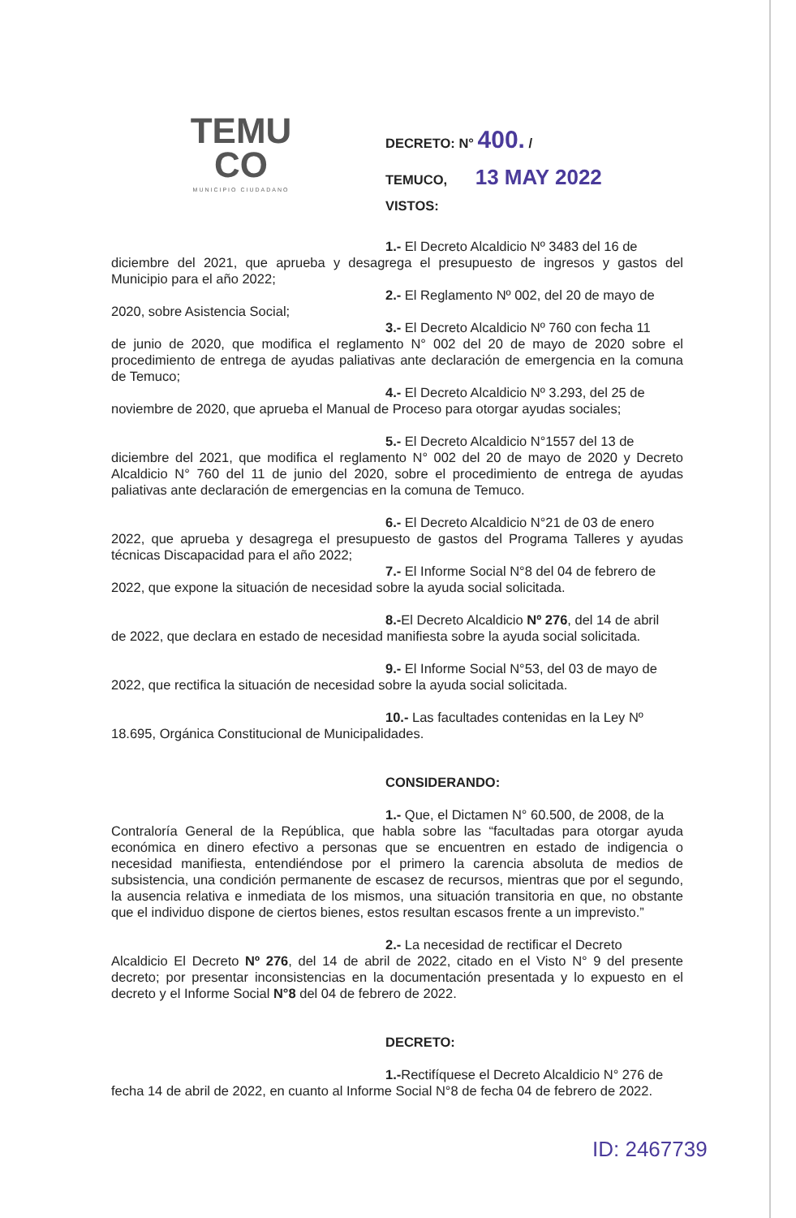TEMU
CO
MUNICIPIO CIUDADANO
DECRETO: N° 400. /
TEMUCO, 13 MAY 2022
VISTOS:
1.- El Decreto Alcaldicio Nº 3483 del 16 de
diciembre del 2021, que aprueba y desagrega el presupuesto de ingresos y gastos del Municipio para el año 2022;
2.- El Reglamento Nº 002, del 20 de mayo de
2020, sobre Asistencia Social;
3.- El Decreto Alcaldicio Nº 760 con fecha 11
de junio de 2020, que modifica el reglamento N° 002 del 20 de mayo de 2020 sobre el procedimiento de entrega de ayudas paliativas ante declaración de emergencia en la comuna de Temuco;
4.- El Decreto Alcaldicio Nº 3.293, del 25 de
noviembre de 2020, que aprueba el Manual de Proceso para otorgar ayudas sociales;
5.- El Decreto Alcaldicio N°1557 del 13 de
diciembre del 2021, que modifica el reglamento N° 002 del 20 de mayo de 2020 y Decreto Alcaldicio N° 760 del 11 de junio del 2020, sobre el procedimiento de entrega de ayudas paliativas ante declaración de emergencias en la comuna de Temuco.
6.- El Decreto Alcaldicio N°21 de 03 de enero
2022, que aprueba y desagrega el presupuesto de gastos del Programa Talleres y ayudas técnicas Discapacidad para el año 2022;
7.- El Informe Social N°8 del 04 de febrero de
2022, que expone la situación de necesidad sobre la ayuda social solicitada.
8.-El Decreto Alcaldicio Nº 276, del 14 de abril
de 2022, que declara en estado de necesidad manifiesta sobre la ayuda social solicitada.
9.- El Informe Social N°53, del 03 de mayo de
2022, que rectifica la situación de necesidad sobre la ayuda social solicitada.
10.- Las facultades contenidas en la Ley Nº
18.695, Orgánica Constitucional de Municipalidades.
CONSIDERANDO:
1.- Que, el Dictamen N° 60.500, de 2008, de la
Contraloría General de la República, que habla sobre las “facultadas para otorgar ayuda económica en dinero efectivo a personas que se encuentren en estado de indigencia o necesidad manifiesta, entendiéndose por el primero la carencia absoluta de medios de subsistencia, una condición permanente de escasez de recursos, mientras que por el segundo, la ausencia relativa e inmediata de los mismos, una situación transitoria en que, no obstante que el individuo dispone de ciertos bienes, estos resultan escasos frente a un imprevisto.”
2.- La necesidad de rectificar el Decreto
Alcaldicio El Decreto Nº 276, del 14 de abril de 2022, citado en el Visto N° 9 del presente decreto; por presentar inconsistencias en la documentación presentada y lo expuesto en el decreto y el Informe Social N°8 del 04 de febrero de 2022.
DECRETO:
1.-Rectifíquese el Decreto Alcaldicio N° 276 de
fecha 14 de abril de 2022, en cuanto al Informe Social N°8 de fecha 04 de febrero de 2022.
ID: 2467739